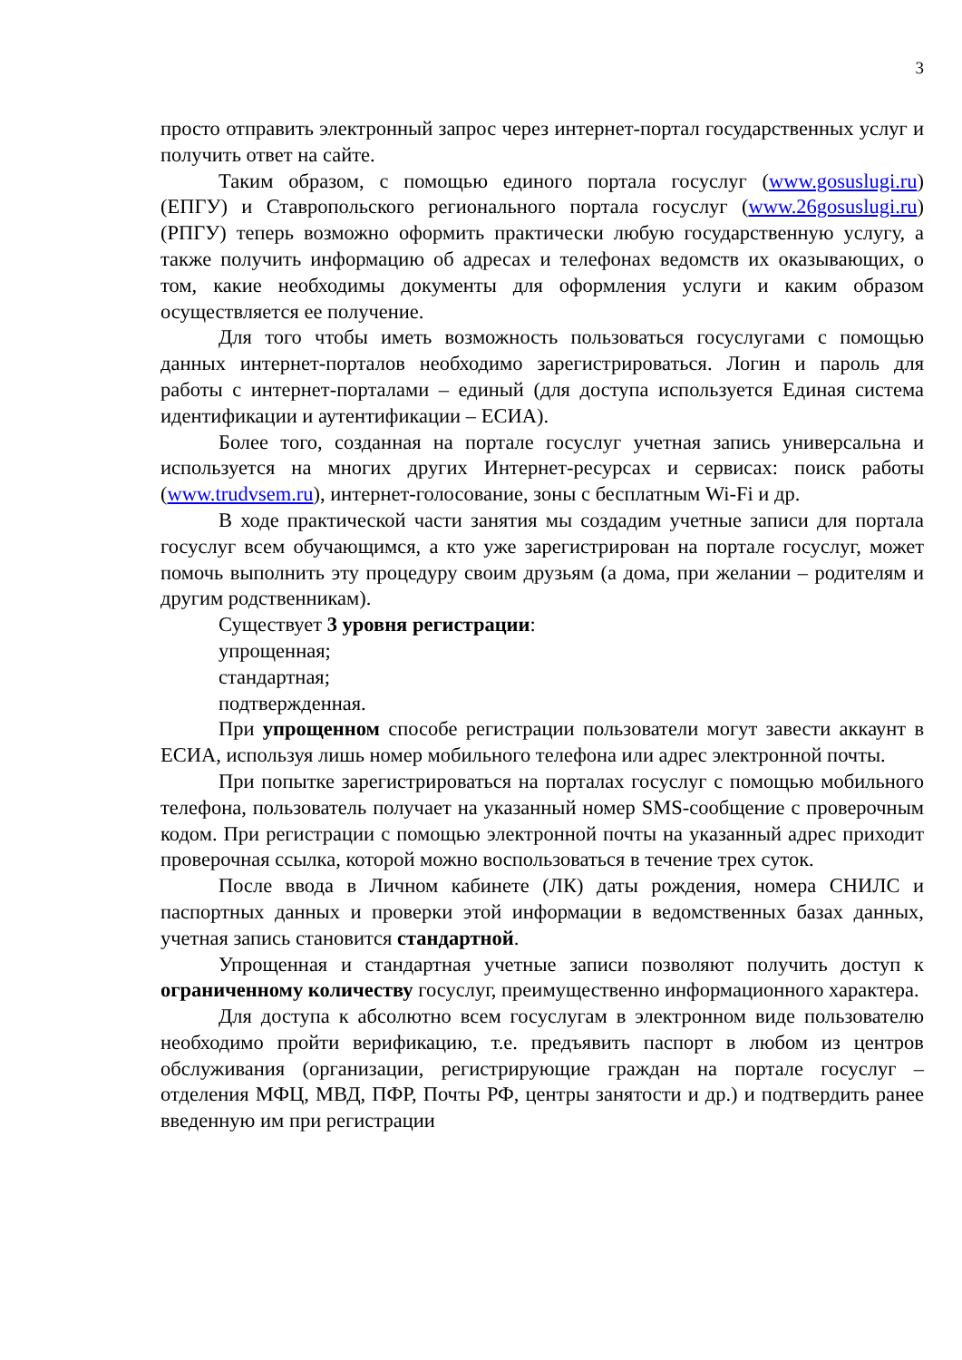3
просто отправить электронный запрос через интернет-портал государственных услуг и получить ответ на сайте.
Таким образом, с помощью единого портала госуслуг (www.gosuslugi.ru) (ЕПГУ) и Ставропольского регионального портала госуслуг (www.26gosuslugi.ru) (РПГУ) теперь возможно оформить практически любую государственную услугу, а также получить информацию об адресах и телефонах ведомств их оказывающих, о том, какие необходимы документы для оформления услуги и каким образом осуществляется ее получение.
Для того чтобы иметь возможность пользоваться госуслугами с помощью данных интернет-порталов необходимо зарегистрироваться. Логин и пароль для работы с интернет-порталами – единый (для доступа используется Единая система идентификации и аутентификации – ЕСИА).
Более того, созданная на портале госуслуг учетная запись универсальна и используется на многих других Интернет-ресурсах и сервисах: поиск работы (www.trudvsem.ru), интернет-голосование, зоны с бесплатным Wi-Fi и др.
В ходе практической части занятия мы создадим учетные записи для портала госуслуг всем обучающимся, а кто уже зарегистрирован на портале госуслуг, может помочь выполнить эту процедуру своим друзьям (а дома, при желании – родителям и другим родственникам).
Существует 3 уровня регистрации:
упрощенная;
стандартная;
подтвержденная.
При упрощенном способе регистрации пользователи могут завести аккаунт в ЕСИА, используя лишь номер мобильного телефона или адрес электронной почты.
При попытке зарегистрироваться на порталах госуслуг с помощью мобильного телефона, пользователь получает на указанный номер SMS-сообщение с проверочным кодом. При регистрации с помощью электронной почты на указанный адрес приходит проверочная ссылка, которой можно воспользоваться в течение трех суток.
После ввода в Личном кабинете (ЛК) даты рождения, номера СНИЛС и паспортных данных и проверки этой информации в ведомственных базах данных, учетная запись становится стандартной.
Упрощенная и стандартная учетные записи позволяют получить доступ к ограниченному количеству госуслуг, преимущественно информационного характера.
Для доступа к абсолютно всем госуслугам в электронном виде пользователю необходимо пройти верификацию, т.е. предъявить паспорт в любом из центров обслуживания (организации, регистрирующие граждан на портале госуслуг – отделения МФЦ, МВД, ПФР, Почты РФ, центры занятости и др.) и подтвердить ранее введенную им при регистрации